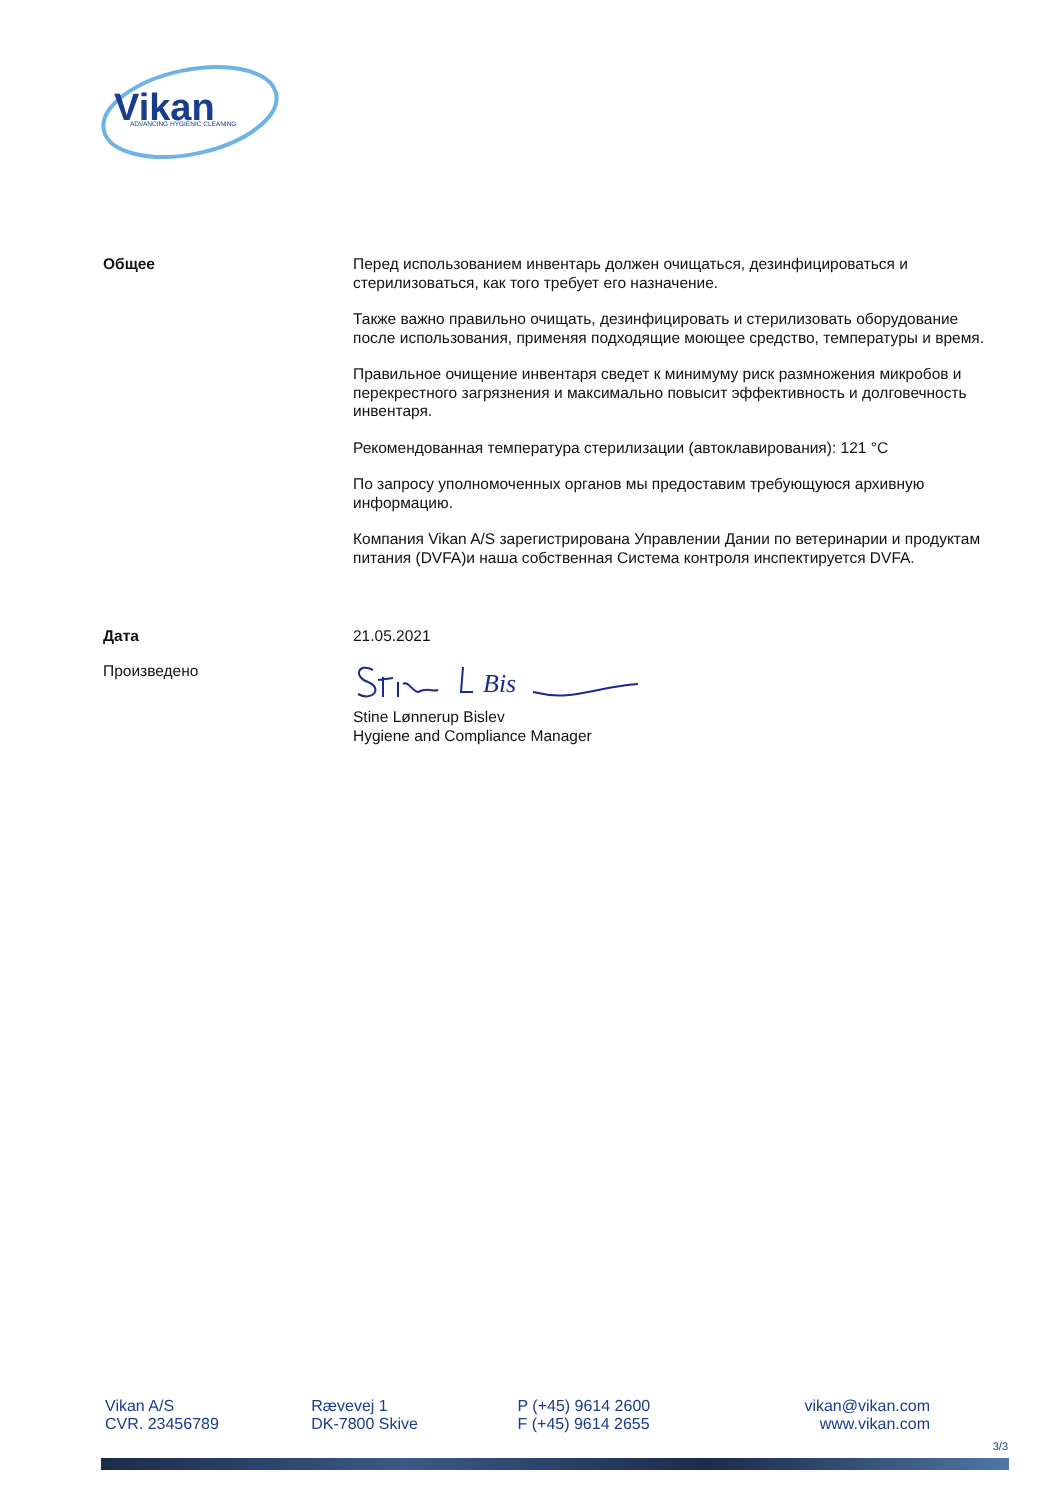Vikan
ADVANCING HYGIENIC CLEANING
Общее
Перед использованием инвентарь должен очищаться, дезинфицироваться и стерилизоваться, как того требует его назначение.
Также важно правильно очищать, дезинфицировать и стерилизовать оборудование после использования, применяя подходящие моющее средство, температуры и время.
Правильное очищение инвентаря сведет к минимуму риск размножения микробов и перекрестного загрязнения и максимально повысит эффективность и долговечность инвентаря.
Рекомендованная температура стерилизации (автоклавирования): 121 °C
По запросу уполномоченных органов мы предоставим требующуюся архивную информацию.
Компания Vikan A/S зарегистрирована Управлении Дании по ветеринарии и продуктам питания (DVFA)и наша собственная Система контроля инспектируется DVFA.
Дата
21.05.2021
Произведено
Bis
Stine Lønnerup Bislev
Hygiene and Compliance Manager
Vikan A/S
CVR. 23456789
Rævevej 1
DK-7800 Skive
P (+45) 9614 2600
F (+45) 9614 2655
vikan@vikan.com
www.vikan.com
3/3